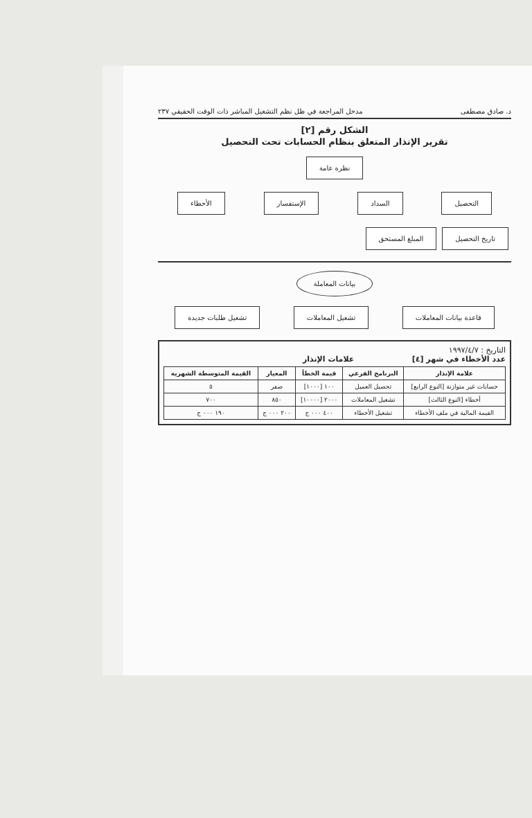د. صادق مصطفى مدخل المراجعة في ظل نظم التشغيل المباشر ذات الوقت الحقيقي ٢٣٧
الشكل رقم [٢]
تقرير الإنذار المتعلق بنظام الحسابات تحت التحصيل
نظرة عامة
التحصيل السداد الإستفسار الأخطاء
تاريخ التحصيل المبلغ المستحق
بيانات المعاملة
قاعدة بيانات المعاملات تشغيل المعاملات تشغيل طلبات جديدة
التاريخ : ١٩٩٧/٤/٧
عدد الأخطاء في شهر [٤] علامات الإنذار
| علامة الإنذار | البرنامج الفرعي | قيمة الخطأ | المعيار | القيمة المتوسطة الشهرية |
| --- | --- | --- | --- | --- |
| حسابات غير متوازنة [النوع الرابع] | تحصيل العميل | ١٠٠ [١٠٠٠] | صفر | ٥ |
| أخطاء [النوع الثالث] | تشغيل المعاملات | ٢٠٠٠ [١٠٠٠٠] | ٨٥٠ | ٧٠٠ |
| القيمة المالية في ملف الأخطاء | تشغيل الأخطاء | ٤٠٠ ٠٠٠ ج | ٢٠٠ ٠٠٠ ج | ١٩٠ ٠٠٠ ج |